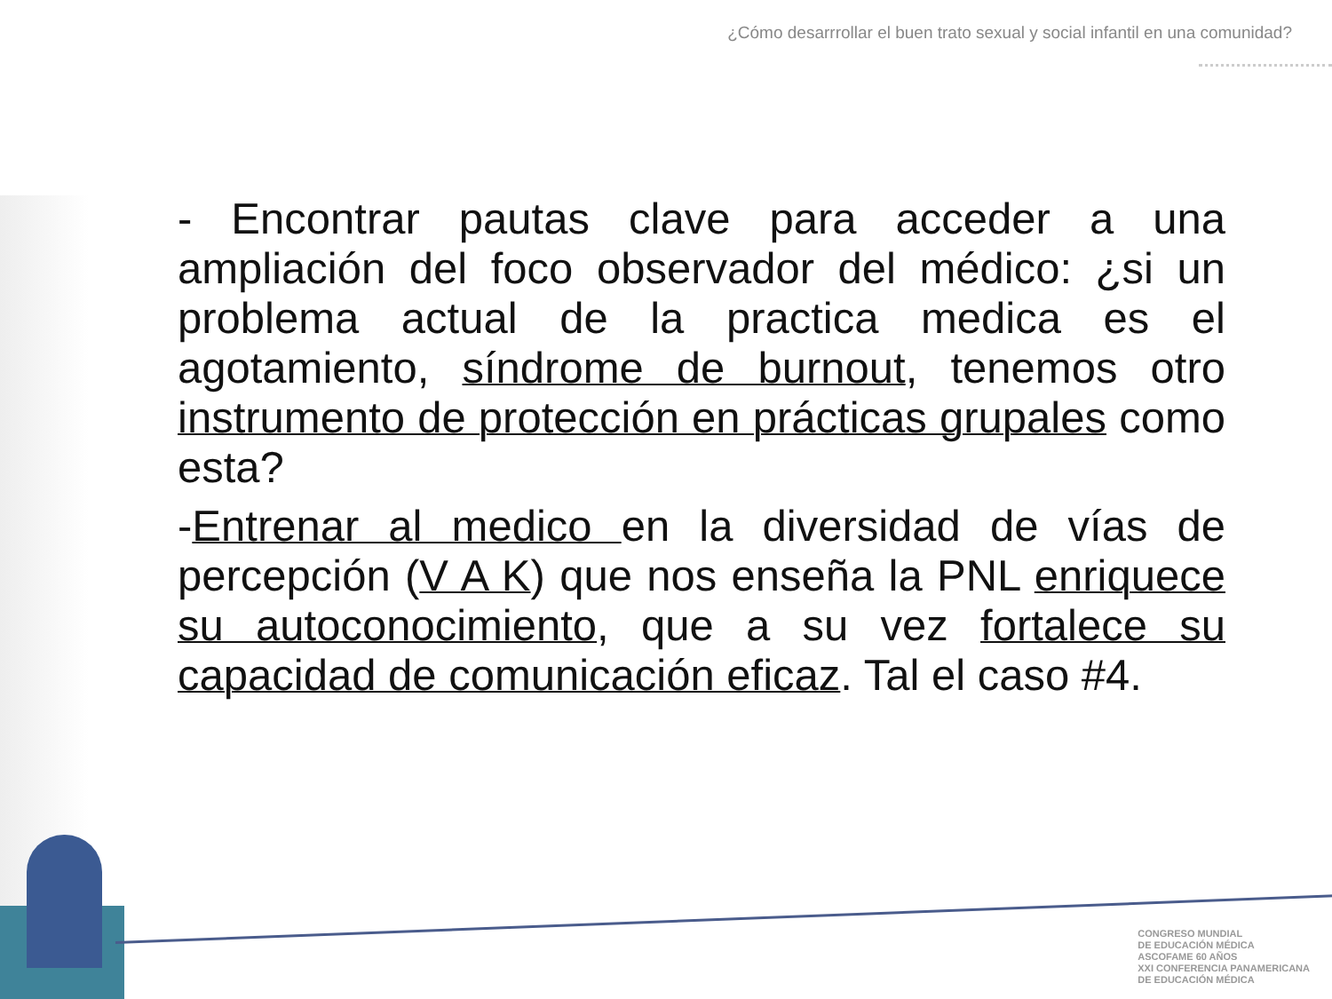¿Cómo desarrrollar el buen trato sexual y social infantil en una comunidad?
- Encontrar pautas clave para acceder a una ampliación del foco observador del médico: ¿si un problema actual de la practica medica es el agotamiento, síndrome de burnout, tenemos otro instrumento de protección en prácticas grupales como esta?
-Entrenar al medico en la diversidad de vías de percepción (V A K) que nos enseña la PNL enriquece su autoconocimiento, que a su vez fortalece su capacidad de comunicación eficaz. Tal el caso #4.
CONGRESO MUNDIAL
DE EDUCACIÓN MÉDICA
ASCOFAME 60 AÑOS
XXI CONFERENCIA PANAMERICANA
DE EDUCACIÓN MÉDICA